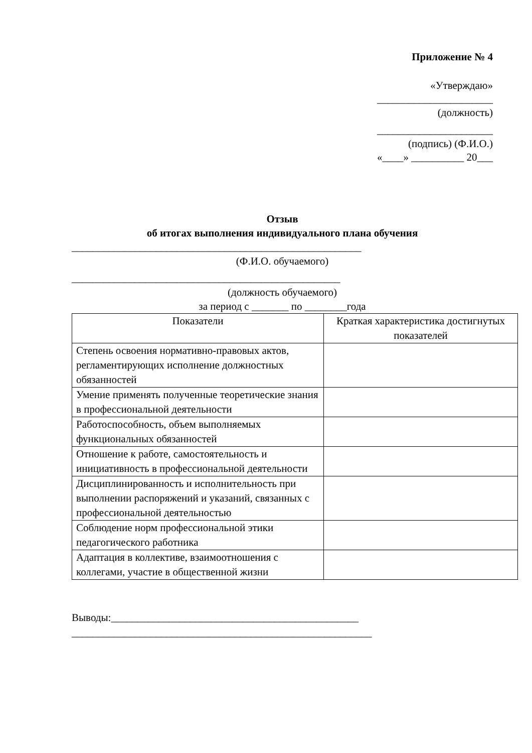Приложение № 4
«Утверждаю»
______________________
(должность)
______________________
(подпись) (Ф.И.О.)
«____» __________ 20___
Отзыв
об итогах выполнения индивидуального плана обучения
_______________________________________________________
(Ф.И.О. обучаемого)
___________________________________________________
(должность обучаемого)
за период с _______ по ________года
| Показатели | Краткая характеристика достигнутых показателей |
| --- | --- |
| Степень освоения нормативно-правовых актов, регламентирующих исполнение должностных обязанностей | |
| Умение применять полученные теоретические знания в профессиональной деятельности | |
| Работоспособность, объем выполняемых функциональных обязанностей | |
| Отношение к работе, самостоятельность и инициативность в профессиональной деятельности | |
| Дисциплинированность и исполнительность при выполнении распоряжений и указаний, связанных с профессиональной деятельностью | |
| Соблюдение норм профессиональной этики педагогического работника | |
| Адаптация в коллективе, взаимоотношения с коллегами, участие в общественной жизни | |
Выводы:_______________________________________________
_________________________________________________________